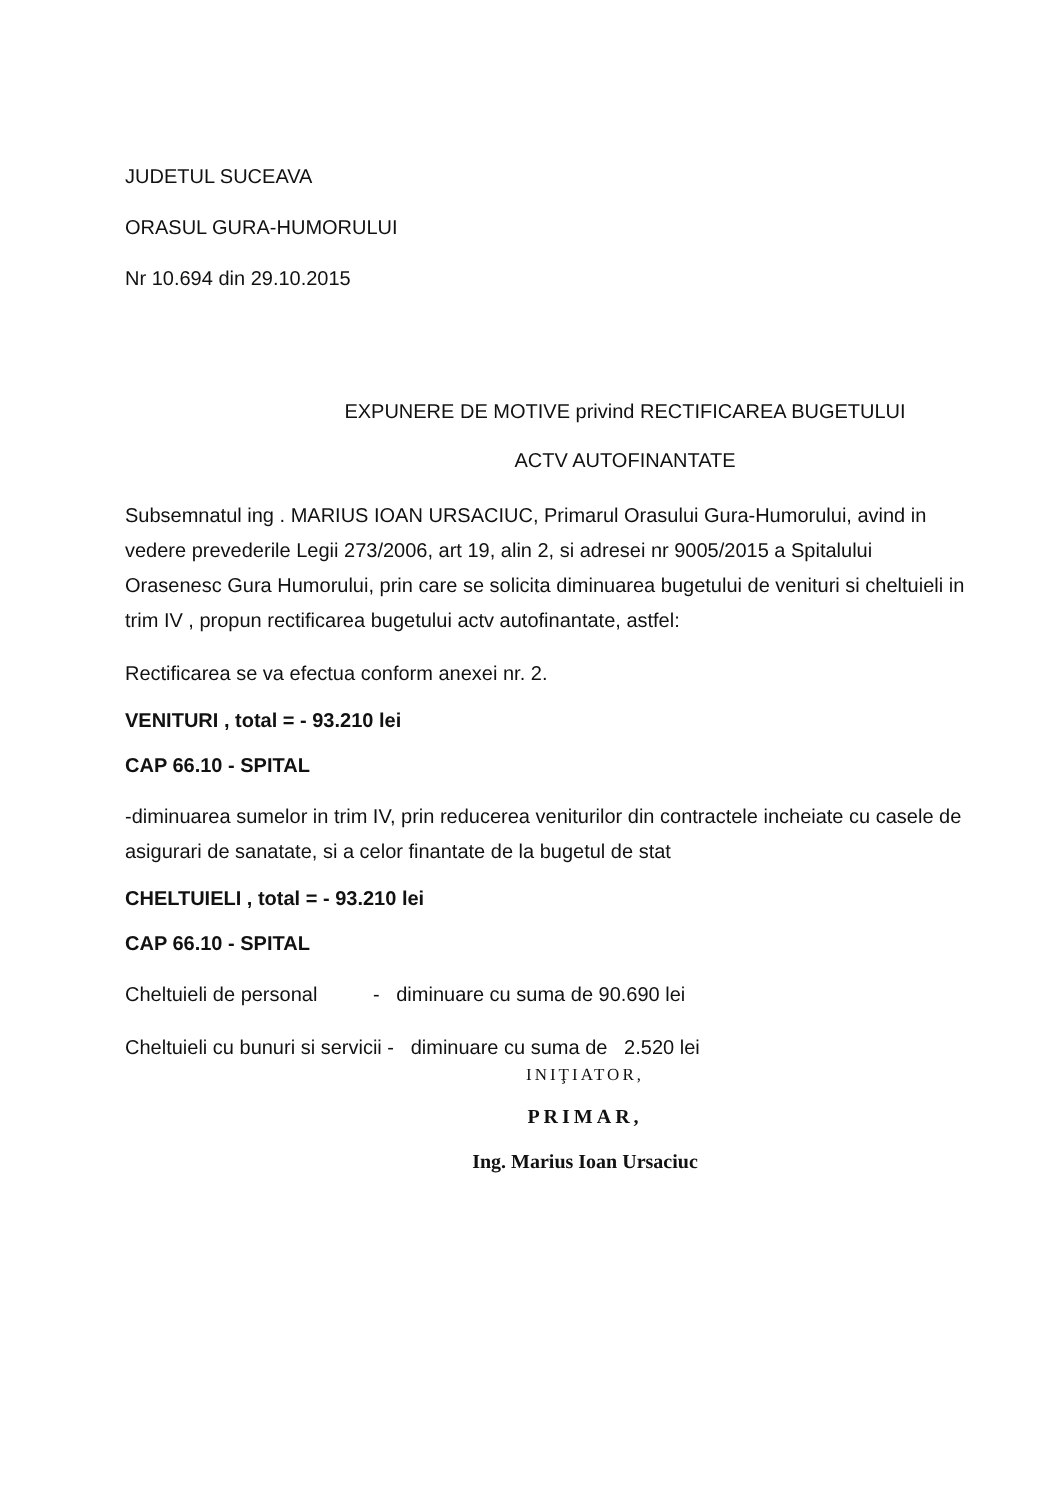JUDETUL SUCEAVA
ORASUL GURA-HUMORULUI
Nr 10.694 din 29.10.2015
EXPUNERE DE MOTIVE privind RECTIFICAREA BUGETULUI
ACTV AUTOFINANTATE
Subsemnatul ing . MARIUS IOAN URSACIUC, Primarul Orasului Gura-Humorului, avind in vedere prevederile Legii 273/2006, art 19, alin 2, si adresei nr 9005/2015 a Spitalului Orasenesc Gura Humorului, prin care se solicita diminuarea bugetului de venituri si cheltuieli in trim IV , propun rectificarea bugetului actv autofinantate, astfel:
Rectificarea se va efectua conform anexei nr. 2.
VENITURI , total = - 93.210 lei
CAP 66.10 - SPITAL
-diminuarea sumelor in trim IV, prin reducerea veniturilor din contractele incheiate cu casele de asigurari de sanatate, si a celor finantate de la bugetul de stat
CHELTUIELI , total = - 93.210 lei
CAP 66.10 - SPITAL
Cheltuieli de personal - diminuare cu suma de 90.690 lei
Cheltuieli cu bunuri si servicii - diminuare cu suma de 2.520 lei
INIŢIATOR,
PRIMAR,
Ing. Marius Ioan Ursaciuc